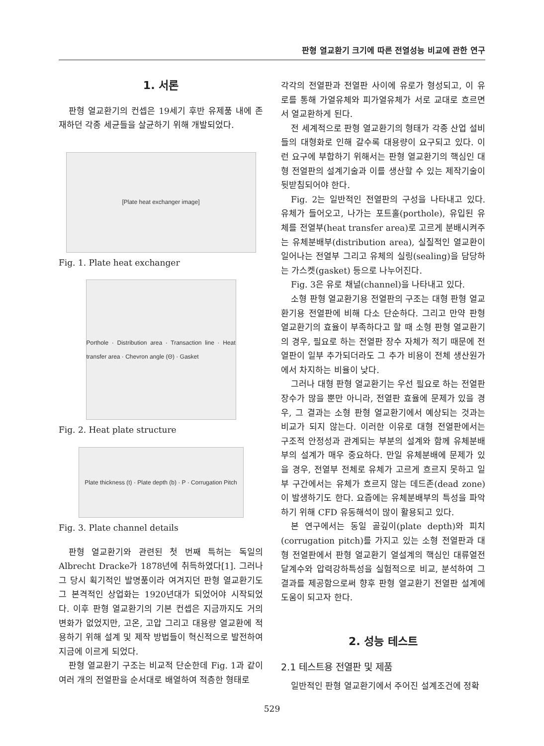판형 열교환기 크기에 따른 전열성능 비교에 관한 연구
1. 서론
판형 열교환기의 컨셉은 19세기 후반 유제품 내에 존재하던 각종 세균들을 살균하기 위해 개발되었다.
[Plate heat exchanger image]
Fig. 1. Plate heat exchanger
Porthole · Distribution area · Transaction line · Heat transfer area · Chevron angle (Θ) · Gasket
Fig. 2. Heat plate structure
Plate thickness (t) · Plate depth (b) · P · Corrugation Pitch
Fig. 3. Plate channel details
판형 열교환기와 관련된 첫 번째 특허는 독일의 Albrecht Dracke가 1878년에 취득하였다[1]. 그러나 그 당시 획기적인 발명품이라 여겨지던 판형 열교환기도 그 본격적인 상업화는 1920년대가 되었어야 시작되었다. 이후 판형 열교환기의 기본 컨셉은 지금까지도 거의 변화가 없었지만, 고온, 고압 그리고 대용량 열교환에 적용하기 위해 설계 및 제작 방법들이 혁신적으로 발전하여 지금에 이르게 되었다.
판형 열교환기 구조는 비교적 단순한데 Fig. 1과 같이 여러 개의 전열판을 순서대로 배열하여 적층한 형태로
각각의 전열판과 전열판 사이에 유로가 형성되고, 이 유로를 통해 가열유체와 피가열유체가 서로 교대로 흐르면서 열교환하게 된다.
전 세계적으로 판형 열교환기의 형태가 각종 산업 설비들의 대형화로 인해 갈수록 대용량이 요구되고 있다. 이런 요구에 부합하기 위해서는 판형 열교환기의 핵심인 대형 전열판의 설계기술과 이를 생산할 수 있는 제작기술이 뒷받침되어야 한다.
Fig. 2는 일반적인 전열판의 구성을 나타내고 있다. 유체가 들어오고, 나가는 포트홀(porthole), 유입된 유체를 전열부(heat transfer area)로 고르게 분배시켜주는 유체분배부(distribution area), 실질적인 열교환이 일어나는 전열부 그리고 유체의 실링(sealing)을 담당하는 가스켓(gasket) 등으로 나누어진다.
Fig. 3은 유로 채널(channel)을 나타내고 있다.
소형 판형 열교환기용 전열판의 구조는 대형 판형 열교환기용 전열판에 비해 다소 단순하다. 그리고 만약 판형 열교환기의 효율이 부족하다고 할 때 소형 판형 열교환기의 경우, 필요로 하는 전열판 장수 자체가 적기 때문에 전열판이 일부 추가되더라도 그 추가 비용이 전체 생산원가에서 차지하는 비율이 낮다.
그러나 대형 판형 열교환기는 우선 필요로 하는 전열판 장수가 많을 뿐만 아니라, 전열판 효율에 문제가 있을 경우, 그 결과는 소형 판형 열교환기에서 예상되는 것과는 비교가 되지 않는다. 이러한 이유로 대형 전열판에서는 구조적 안정성과 관계되는 부분의 설계와 함께 유체분배부의 설계가 매우 중요하다. 만일 유체분배에 문제가 있을 경우, 전열부 전체로 유체가 고르게 흐르지 못하고 일부 구간에서는 유체가 흐르지 않는 데드존(dead zone)이 발생하기도 한다. 요즘에는 유체분배부의 특성을 파악하기 위해 CFD 유동해석이 많이 활용되고 있다.
본 연구에서는 동일 골깊이(plate depth)와 피치(corrugation pitch)를 가지고 있는 소형 전열판과 대형 전열판에서 판형 열교환기 열설계의 핵심인 대류열전달계수와 압력강하특성을 실험적으로 비교, 분석하여 그 결과를 제공함으로써 향후 판형 열교환기 전열판 설계에 도움이 되고자 한다.
2. 성능 테스트
2.1 테스트용 전열판 및 제품
일반적인 판형 열교환기에서 주어진 설계조건에 정확
529